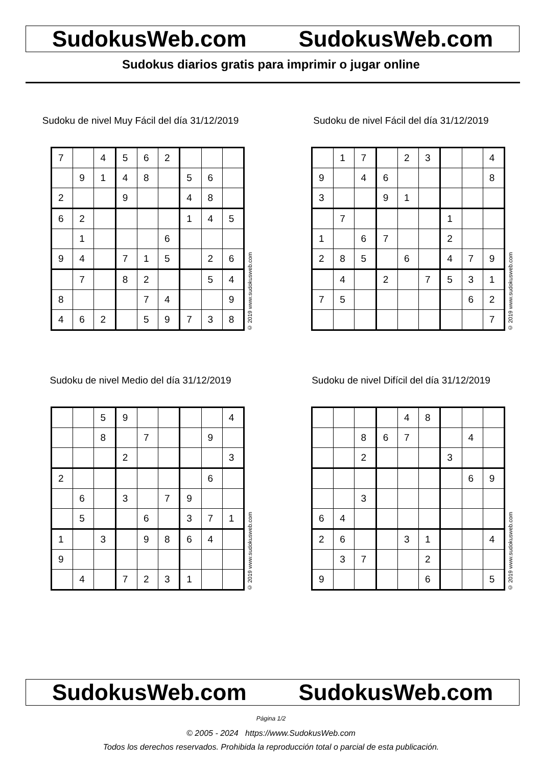SudokusWeb.com SudokusWeb.com
Sudokus diarios gratis para imprimir o jugar online
Sudoku de nivel Muy Fácil del día 31/12/2019
| 7 | | 4 | 5 | 6 | 2 | | | |
| | 9 | 1 | 4 | 8 | | 5 | 6 | |
| 2 | | | 9 | | | 4 | 8 | |
| 6 | 2 | | | | | 1 | 4 | 5 |
| | 1 | | | | 6 | | | |
| 9 | 4 | | 7 | 1 | 5 | | 2 | 6 |
| | 7 | | 8 | 2 | | | 5 | 4 |
| 8 | | | | 7 | 4 | | | 9 |
| 4 | 6 | 2 | | 5 | 9 | 7 | 3 | 8 |
© 2019 www.sudokusweb.com
Sudoku de nivel Fácil del día 31/12/2019
| | 1 | 7 | | 2 | 3 | | | 4 |
| 9 | | 4 | 6 | | | | | 8 |
| 3 | | | 9 | 1 | | | | |
| | 7 | | | | | 1 | | |
| 1 | | 6 | 7 | | | 2 | | |
| 2 | 8 | 5 | | 6 | | 4 | 7 | 9 |
| | 4 | | 2 | | 7 | 5 | 3 | 1 |
| 7 | 5 | | | | | | 6 | 2 |
| | | | | | | | | 7 |
© 2019 www.sudokusweb.com
Sudoku de nivel Medio del día 31/12/2019
| | | 5 | 9 | | | | | 4 |
| | | 8 | | 7 | | | 9 | |
| | | | 2 | | | | | 3 |
| 2 | | | | | | | 6 | |
| | 6 | | 3 | | 7 | 9 | | |
| | 5 | | | 6 | | 3 | 7 | 1 |
| 1 | | 3 | | 9 | 8 | 6 | 4 | |
| 9 | | | | | | | | |
| | 4 | | 7 | 2 | 3 | 1 | | |
© 2019 www.sudokusweb.com
Sudoku de nivel Difícil del día 31/12/2019
| | | | | 4 | 8 | | | |
| | | 8 | 6 | 7 | | | 4 | |
| | | 2 | | | | 3 | | |
| | | | | | | | 6 | 9 |
| | | 3 | | | | | | |
| 6 | 4 | | | | | | | |
| 2 | 6 | | | 3 | 1 | | | 4 |
| | 3 | 7 | | | 2 | | | |
| 9 | | | | | 6 | | | 5 |
© 2019 www.sudokusweb.com
SudokusWeb.com SudokusWeb.com
Página 1/2
© 2005 - 2024 https://www.SudokusWeb.com
Todos los derechos reservados. Prohibida la reproducción total o parcial de esta publicación.